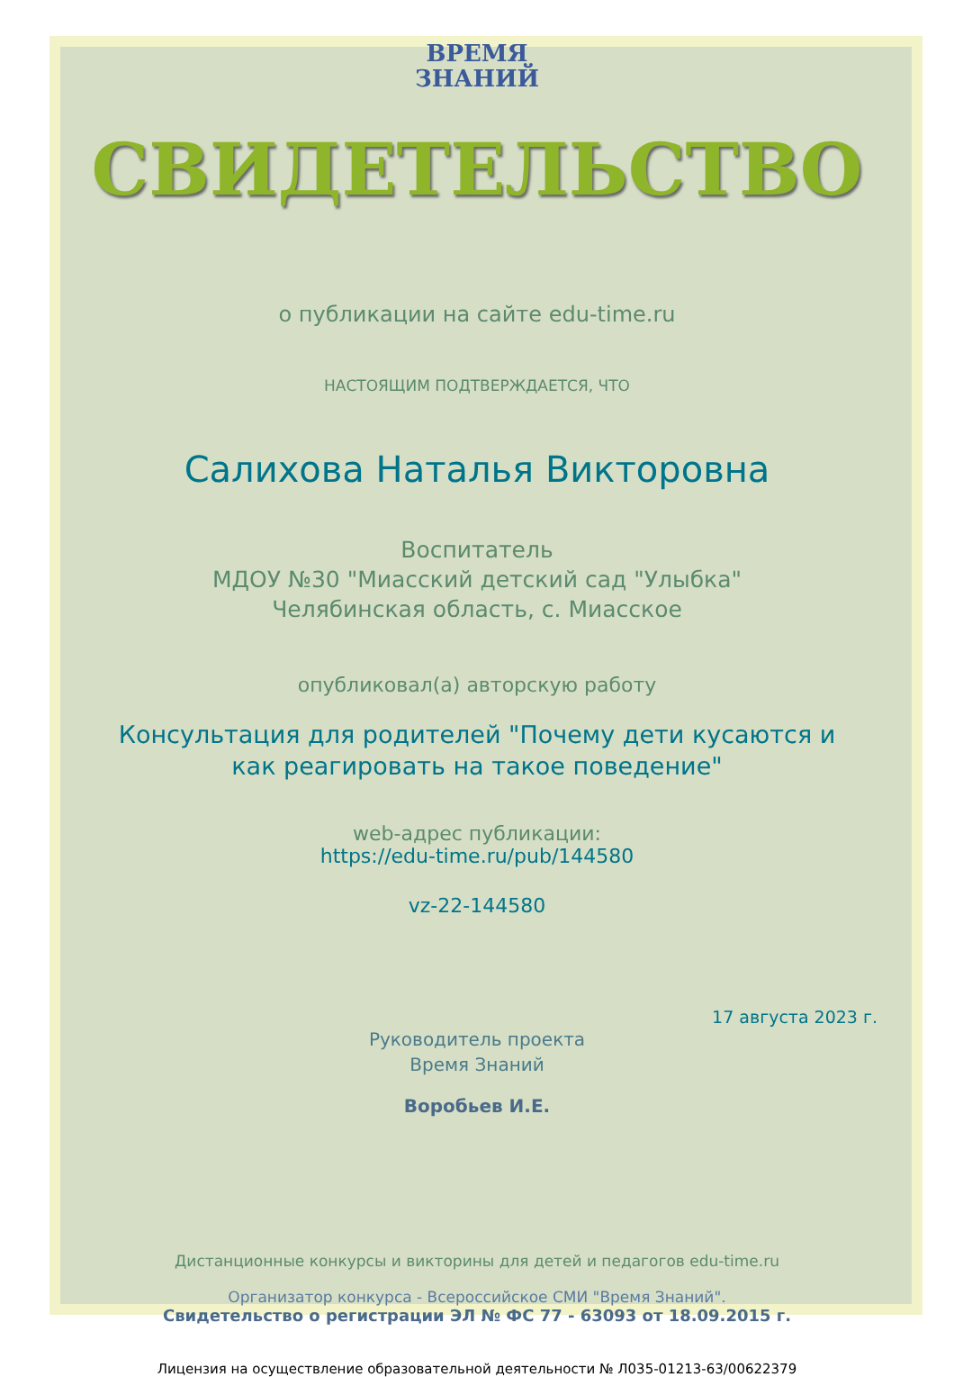ВРЕМЯ
ЗНАНИЙ
СВИДЕТЕЛЬСТВО
о публикации на сайте edu-time.ru
НАСТОЯЩИМ ПОДТВЕРЖДАЕТСЯ, ЧТО
Салихова Наталья Викторовна
Воспитатель
МДОУ №30 "Миасский детский сад "Улыбка"
Челябинская область, с. Миасское
опубликовал(а) авторскую работу
Консультация для родителей "Почему дети кусаются и
как реагировать на такое поведение"
web-адрес публикации:
https://edu-time.ru/pub/144580
vz-22-144580
17 августа 2023 г.
Руководитель проекта
Время Знаний
Воробьев И.Е.
Дистанционные конкурсы и викторины для детей и педагогов edu-time.ru
Организатор конкурса - Всероссийское СМИ "Время Знаний".
Свидетельство о регистрации ЭЛ № ФС 77 - 63093 от 18.09.2015 г.
Лицензия на осуществление образовательной деятельности № Л035-01213-63/00622379